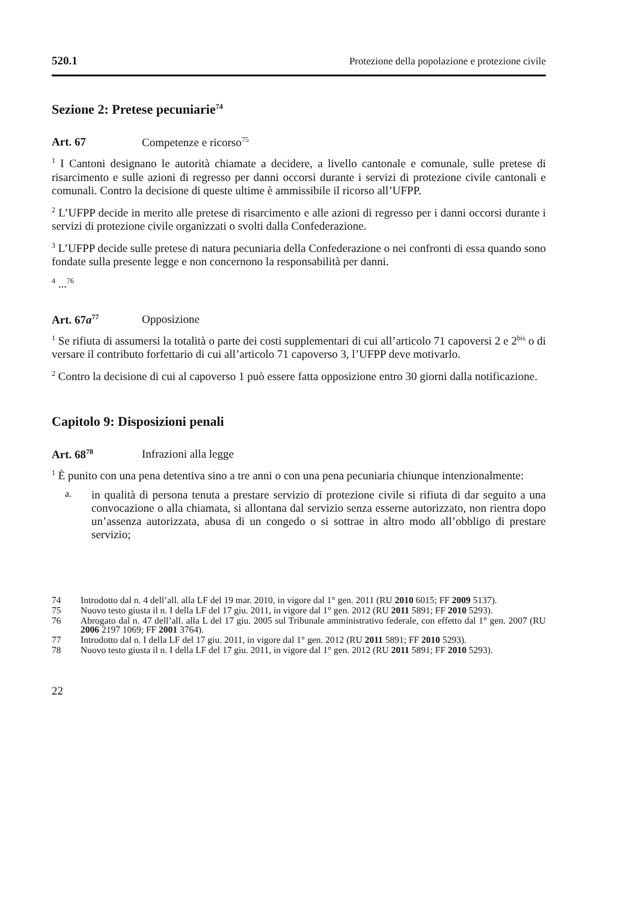520.1 Protezione della popolazione e protezione civile
Sezione 2: Pretese pecuniarie<sup>74</sup>
Art. 67 Competenze e ricorso<sup>75</sup>
<sup>1</sup> I Cantoni designano le autorità chiamate a decidere, a livello cantonale e comunale, sulle pretese di risarcimento e sulle azioni di regresso per danni occorsi durante i servizi di protezione civile cantonali e comunali. Contro la decisione di queste ultime è ammissibile il ricorso all’UFPP.
<sup>2</sup> L’UFPP decide in merito alle pretese di risarcimento e alle azioni di regresso per i danni occorsi durante i servizi di protezione civile organizzati o svolti dalla Confederazione.
<sup>3</sup> L’UFPP decide sulle pretese di natura pecuniaria della Confederazione o nei confronti di essa quando sono fondate sulla presente legge e non concernono la responsabilità per danni.
<sup>4</sup> ...<sup>76</sup>
Art. 67a<sup>77</sup> Opposizione
<sup>1</sup> Se rifiuta di assumersi la totalità o parte dei costi supplementari di cui all’articolo 71 capoversi 2 e 2<sup>bis</sup> o di versare il contributo forfettario di cui all’articolo 71 capoverso 3, l’UFPP deve motivarlo.
<sup>2</sup> Contro la decisione di cui al capoverso 1 può essere fatta opposizione entro 30 giorni dalla notificazione.
Capitolo 9: Disposizioni penali
Art. 68<sup>78</sup> Infrazioni alla legge
<sup>1</sup> È punito con una pena detentiva sino a tre anni o con una pena pecuniaria chiunque intenzionalmente:
a.
in qualità di persona tenuta a prestare servizio di protezione civile si rifiuta di dar seguito a una convocazione o alla chiamata, si allontana dal servizio senza esserne autorizzato, non rientra dopo un’assenza autorizzata, abusa di un congedo o si sottrae in altro modo all’obbligo di prestare servizio;
74
Introdotto dal n. 4 dell’all. alla LF del 19 mar. 2010, in vigore dal 1° gen. 2011 (RU 2010 6015; FF 2009 5137).
75
Nuovo testo giusta il n. I della LF del 17 giu. 2011, in vigore dal 1° gen. 2012 (RU 2011 5891; FF 2010 5293).
76
Abrogato dal n. 47 dell’all. alla L del 17 giu. 2005 sul Tribunale amministrativo federale, con effetto dal 1° gen. 2007 (RU 2006 2197 1069; FF 2001 3764).
77
Introdotto dal n. I della LF del 17 giu. 2011, in vigore dal 1° gen. 2012 (RU 2011 5891; FF 2010 5293).
78
Nuovo testo giusta il n. I della LF del 17 giu. 2011, in vigore dal 1° gen. 2012 (RU 2011 5891; FF 2010 5293).
22